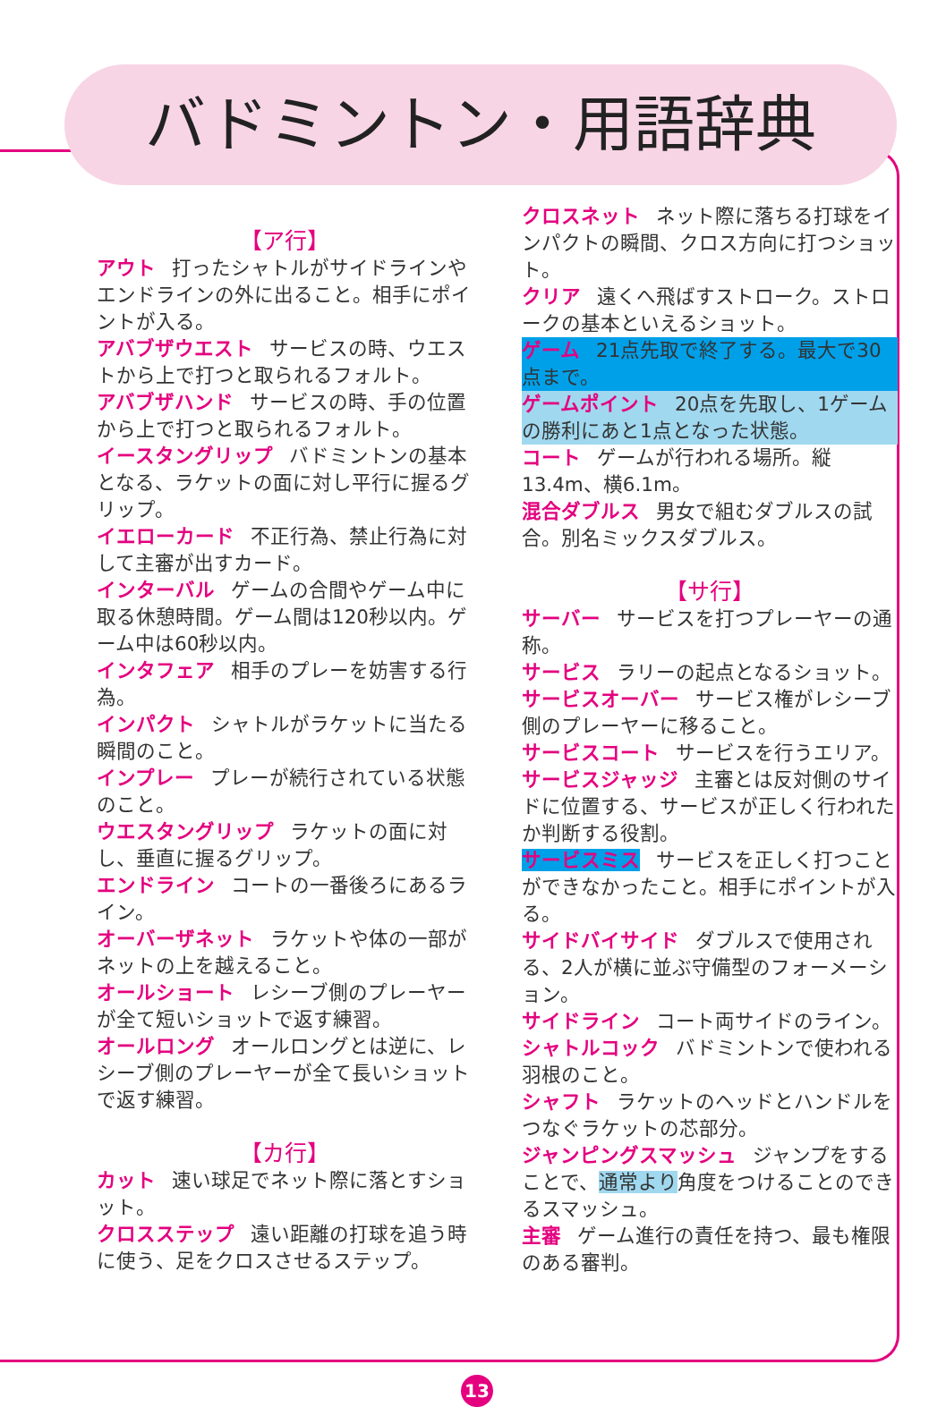バドミントン・用語辞典
【ア行】
アウト 打ったシャトルがサイドラインやエンドラインの外に出ること。相手にポイントが入る。
アバブザウエスト サービスの時、ウエストから上で打つと取られるフォルト。
アバブザハンド サービスの時、手の位置から上で打つと取られるフォルト。
イースタングリップ バドミントンの基本となる、ラケットの面に対し平行に握るグリップ。
イエローカード 不正行為、禁止行為に対して主審が出すカード。
インターバル ゲームの合間やゲーム中に取る休憩時間。ゲーム間は120秒以内。ゲーム中は60秒以内。
インタフェア 相手のプレーを妨害する行為。
インパクト シャトルがラケットに当たる瞬間のこと。
インプレー プレーが続行されている状態のこと。
ウエスタングリップ ラケットの面に対し、垂直に握るグリップ。
エンドライン コートの一番後ろにあるライン。
オーバーザネット ラケットや体の一部がネットの上を越えること。
オールショート レシーブ側のプレーヤーが全て短いショットで返す練習。
オールロング オールロングとは逆に、レシーブ側のプレーヤーが全て長いショットで返す練習。
【カ行】
カット 速い球足でネット際に落とすショット。
クロスステップ 遠い距離の打球を追う時に使う、足をクロスさせるステップ。
クロスネット ネット際に落ちる打球をインパクトの瞬間、クロス方向に打つショット。
クリア 遠くへ飛ばすストローク。ストロークの基本といえるショット。
ゲーム 21点先取で終了する。最大で30点まで。
ゲームポイント 20点を先取し、1ゲームの勝利にあと1点となった状態。
コート ゲームが行われる場所。縦13.4m、横6.1m。
混合ダブルス 男女で組むダブルスの試合。別名ミックスダブルス。
【サ行】
サーバー サービスを打つプレーヤーの通称。
サービス ラリーの起点となるショット。
サービスオーバー サービス権がレシーブ側のプレーヤーに移ること。
サービスコート サービスを行うエリア。
サービスジャッジ 主審とは反対側のサイドに位置する、サービスが正しく行われたか判断する役割。
サービスミス サービスを正しく打つことができなかったこと。相手にポイントが入る。
サイドバイサイド ダブルスで使用される、2人が横に並ぶ守備型のフォーメーション。
サイドライン コート両サイドのライン。
シャトルコック バドミントンで使われる羽根のこと。
シャフト ラケットのヘッドとハンドルをつなぐラケットの芯部分。
ジャンピングスマッシュ ジャンプをすることで、通常より角度をつけることのできるスマッシュ。
主審 ゲーム進行の責任を持つ、最も権限のある審判。
13